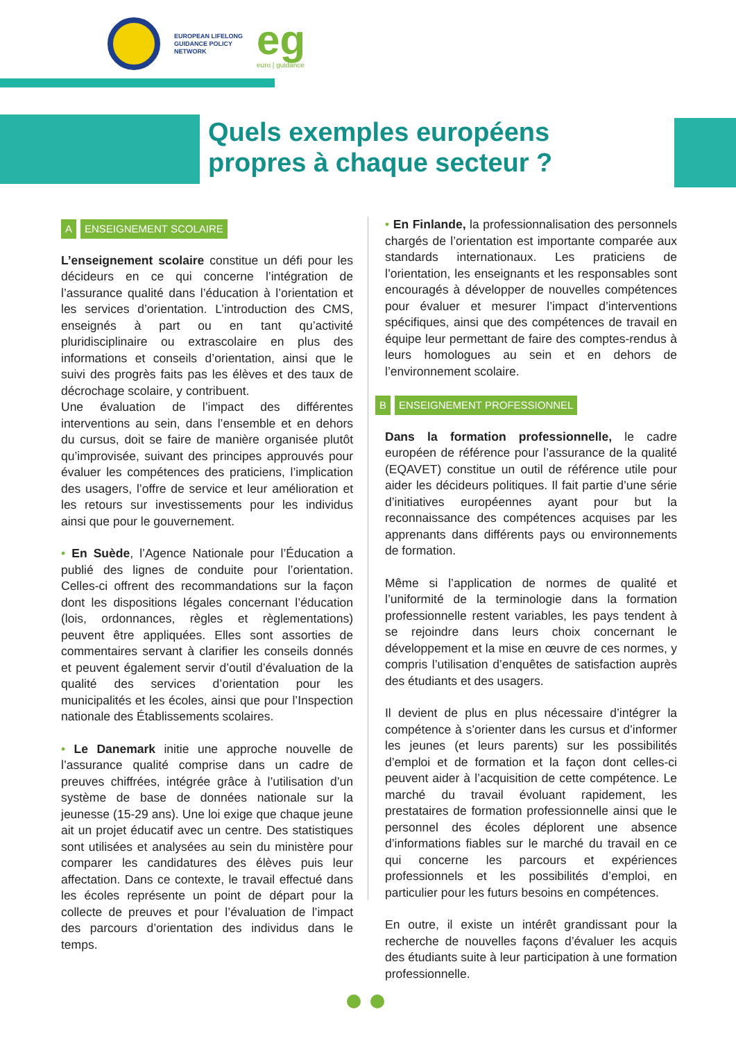EUROPEAN LIFELONG
GUIDANCE POLICY
NETWORK
eg
euro | guidance
Quels exemples européens propres à chaque secteur ?
A ENSEIGNEMENT SCOLAIRE
L’enseignement scolaire constitue un défi pour les décideurs en ce qui concerne l’intégration de l’assurance qualité dans l’éducation à l’orientation et les services d’orientation. L’introduction des CMS, enseignés à part ou en tant qu’activité pluridisciplinaire ou extrascolaire en plus des informations et conseils d’orientation, ainsi que le suivi des progrès faits pas les élèves et des taux de décrochage scolaire, y contribuent.
Une évaluation de l’impact des différentes interventions au sein, dans l’ensemble et en dehors du cursus, doit se faire de manière organisée plutôt qu’improvisée, suivant des principes approuvés pour évaluer les compétences des praticiens, l’implication des usagers, l’offre de service et leur amélioration et les retours sur investissements pour les individus ainsi que pour le gouvernement.
• En Suède, l’Agence Nationale pour l’Éducation a publié des lignes de conduite pour l’orientation. Celles-ci offrent des recommandations sur la façon dont les dispositions légales concernant l’éducation (lois, ordonnances, règles et règlementations) peuvent être appliquées. Elles sont assorties de commentaires servant à clarifier les conseils donnés et peuvent également servir d’outil d’évaluation de la qualité des services d’orientation pour les municipalités et les écoles, ainsi que pour l’Inspection nationale des Établissements scolaires.
• Le Danemark initie une approche nouvelle de l’assurance qualité comprise dans un cadre de preuves chiffrées, intégrée grâce à l’utilisation d’un système de base de données nationale sur la jeunesse (15-29 ans). Une loi exige que chaque jeune ait un projet éducatif avec un centre. Des statistiques sont utilisées et analysées au sein du ministère pour comparer les candidatures des élèves puis leur affectation. Dans ce contexte, le travail effectué dans les écoles représente un point de départ pour la collecte de preuves et pour l’évaluation de l’impact des parcours d’orientation des individus dans le temps.
• En Finlande, la professionnalisation des personnels chargés de l’orientation est importante comparée aux standards internationaux. Les praticiens de l’orientation, les enseignants et les responsables sont encouragés à développer de nouvelles compétences pour évaluer et mesurer l’impact d’interventions spécifiques, ainsi que des compétences de travail en équipe leur permettant de faire des comptes-rendus à leurs homologues au sein et en dehors de l’environnement scolaire.
B ENSEIGNEMENT PROFESSIONNEL
Dans la formation professionnelle, le cadre européen de référence pour l’assurance de la qualité (EQAVET) constitue un outil de référence utile pour aider les décideurs politiques. Il fait partie d’une série d’initiatives européennes ayant pour but la reconnaissance des compétences acquises par les apprenants dans différents pays ou environnements de formation.
Même si l’application de normes de qualité et l’uniformité de la terminologie dans la formation professionnelle restent variables, les pays tendent à se rejoindre dans leurs choix concernant le développement et la mise en œuvre de ces normes, y compris l’utilisation d’enquêtes de satisfaction auprès des étudiants et des usagers.
Il devient de plus en plus nécessaire d’intégrer la compétence à s’orienter dans les cursus et d’informer les jeunes (et leurs parents) sur les possibilités d’emploi et de formation et la façon dont celles-ci peuvent aider à l’acquisition de cette compétence. Le marché du travail évoluant rapidement, les prestataires de formation professionnelle ainsi que le personnel des écoles déplorent une absence d’informations fiables sur le marché du travail en ce qui concerne les parcours et expériences professionnels et les possibilités d’emploi, en particulier pour les futurs besoins en compétences.
En outre, il existe un intérêt grandissant pour la recherche de nouvelles façons d’évaluer les acquis des étudiants suite à leur participation à une formation professionnelle.